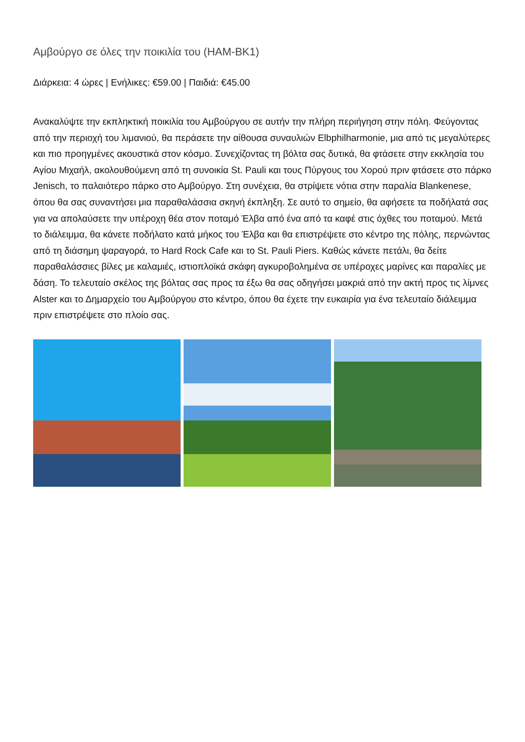Αμβούργο σε όλες την ποικιλία του (HAM-BK1)
Διάρκεια: 4 ώρες | Ενήλικες: €59.00 | Παιδιά: €45.00
Ανακαλύψτε την εκπληκτική ποικιλία του Αμβούργου σε αυτήν την πλήρη περιήγηση στην πόλη. Φεύγοντας από την περιοχή του λιμανιού, θα περάσετε την αίθουσα συναυλιών Elbphilharmonie, μια από τις μεγαλύτερες και πιο προηγμένες ακουστικά στον κόσμο. Συνεχίζοντας τη βόλτα σας δυτικά, θα φτάσετε στην εκκλησία του Αγίου Μιχαήλ, ακολουθούμενη από τη συνοικία St. Pauli και τους Πύργους του Χορού πριν φτάσετε στο πάρκο Jenisch, το παλαιότερο πάρκο στο Αμβούργο. Στη συνέχεια, θα στρίψετε νότια στην παραλία Blankenese, όπου θα σας συναντήσει μια παραθαλάσσια σκηνή έκπληξη. Σε αυτό το σημείο, θα αφήσετε τα ποδήλατά σας για να απολαύσετε την υπέροχη θέα στον ποταμό Έλβα από ένα από τα καφέ στις όχθες του ποταμού. Μετά το διάλειμμα, θα κάνετε ποδήλατο κατά μήκος του Έλβα και θα επιστρέψετε στο κέντρο της πόλης, περνώντας από τη διάσημη ψαραγορά, το Hard Rock Cafe και το St. Pauli Piers. Καθώς κάνετε πετάλι, θα δείτε παραθαλάσσιες βίλες με καλαμιές, ιστιοπλοϊκά σκάφη αγκυροβολημένα σε υπέροχες μαρίνες και παραλίες με δάση. Το τελευταίο σκέλος της βόλτας σας προς τα έξω θα σας οδηγήσει μακριά από την ακτή προς τις λίμνες Alster και το Δημαρχείο του Αμβούργου στο κέντρο, όπου θα έχετε την ευκαιρία για ένα τελευταίο διάλειμμα πριν επιστρέψετε στο πλοίο σας.